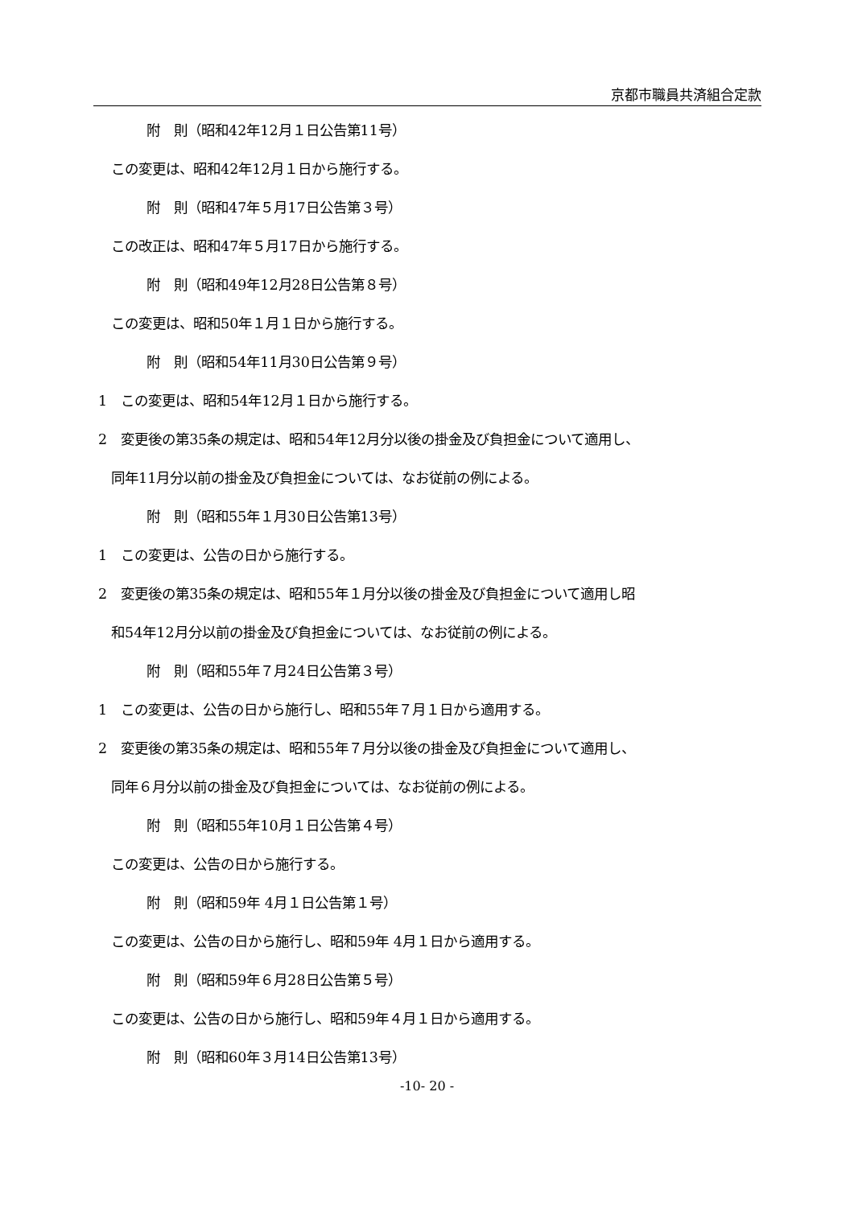京都市職員共済組合定款
附　則（昭和42年12月１日公告第11号）
この変更は、昭和42年12月１日から施行する。
附　則（昭和47年５月17日公告第３号）
この改正は、昭和47年５月17日から施行する。
附　則（昭和49年12月28日公告第８号）
この変更は、昭和50年１月１日から施行する。
附　則（昭和54年11月30日公告第９号）
1　この変更は、昭和54年12月１日から施行する。
2　変更後の第35条の規定は、昭和54年12月分以後の掛金及び負担金について適用し、
同年11月分以前の掛金及び負担金については、なお従前の例による。
附　則（昭和55年１月30日公告第13号）
1　この変更は、公告の日から施行する。
2　変更後の第35条の規定は、昭和55年１月分以後の掛金及び負担金について適用し昭
和54年12月分以前の掛金及び負担金については、なお従前の例による。
附　則（昭和55年７月24日公告第３号）
1　この変更は、公告の日から施行し、昭和55年７月１日から適用する。
2　変更後の第35条の規定は、昭和55年７月分以後の掛金及び負担金について適用し、
同年６月分以前の掛金及び負担金については、なお従前の例による。
附　則（昭和55年10月１日公告第４号）
この変更は、公告の日から施行する。
附　則（昭和59年 4月１日公告第１号）
この変更は、公告の日から施行し、昭和59年 4月１日から適用する。
附　則（昭和59年６月28日公告第５号）
この変更は、公告の日から施行し、昭和59年４月１日から適用する。
附　則（昭和60年３月14日公告第13号）
-10- 20 -